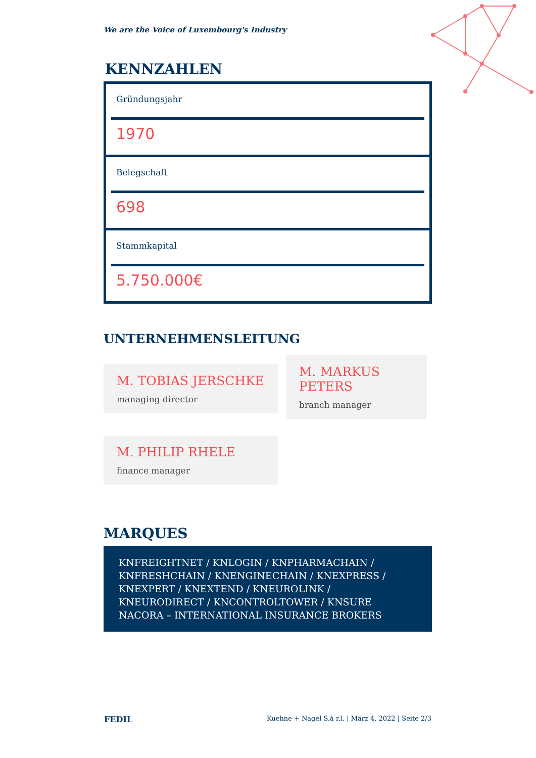We are the Voice of Luxembourg's Industry
KENNZAHLEN
Gründungsjahr
1970
Belegschaft
698
Stammkapital
5.750.000€
UNTERNEHMENSLEITUNG
M. TOBIAS JERSCHKE
managing director
M. MARKUS PETERS
branch manager
M. PHILIP RHELE
finance manager
MARQUES
KNFREIGHTNET / KNLOGIN / KNPHARMACHAIN / KNFRESHCHAIN / KNENGINECHAIN / KNEXPRESS / KNEXPERT / KNEXTEND / KNEUROLINK / KNEURODIRECT / KNCONTROLTOWER / KNSURE NACORA – INTERNATIONAL INSURANCE BROKERS
FEDIL Kuehne + Nagel S.à r.l. | März 4, 2022 | Seite 2/3